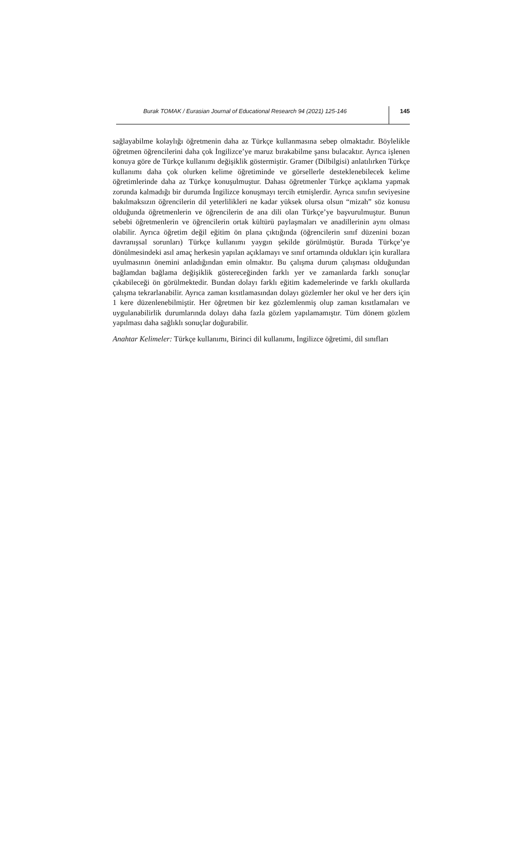Burak TOMAK / Eurasian Journal of Educational Research 94 (2021) 125-146
145
sağlayabilme kolaylığı öğretmenin daha az Türkçe kullanmasına sebep olmaktadır. Böylelikle öğretmen öğrencilerini daha çok İngilizce’ye maruz bırakabilme şansı bulacaktır. Ayrıca işlenen konuya göre de Türkçe kullanımı değişiklik göstermiştir. Gramer (Dilbilgisi) anlatılırken Türkçe kullanımı daha çok olurken kelime öğretiminde ve görsellerle desteklenebilecek kelime öğretimlerinde daha az Türkçe konuşulmuştur. Dahası öğretmenler Türkçe açıklama yapmak zorunda kalmadığı bir durumda İngilizce konuşmayı tercih etmişlerdir. Ayrıca sınıfın seviyesine bakılmaksızın öğrencilerin dil yeterlilikleri ne kadar yüksek olursa olsun “mizah” söz konusu olduğunda öğretmenlerin ve öğrencilerin de ana dili olan Türkçe’ye başvurulmuştur. Bunun sebebi öğretmenlerin ve öğrencilerin ortak kültürü paylaşmaları ve anadillerinin aynı olması olabilir. Ayrıca öğretim değil eğitim ön plana çıktığında (öğrencilerin sınıf düzenini bozan davranışsal sorunları) Türkçe kullanımı yaygın şekilde görülmüştür. Burada Türkçe’ye dönülmesindeki asıl amaç herkesin yapılan açıklamayı ve sınıf ortamında oldukları için kurallara uyulmasının önemini anladığından emin olmaktır. Bu çalışma durum çalışması olduğundan bağlamdan bağlama değişiklik göstereceğinden farklı yer ve zamanlarda farklı sonuçlar çıkabileceği ön görülmektedir. Bundan dolayı farklı eğitim kademelerinde ve farklı okullarda çalışma tekrarlanabilir. Ayrıca zaman kısıtlamasından dolayı gözlemler her okul ve her ders için 1 kere düzenlenebilmiştir. Her öğretmen bir kez gözlemlenmiş olup zaman kısıtlamaları ve uygulanabilirlik durumlarında dolayı daha fazla gözlem yapılamamıştır. Tüm dönem gözlem yapılması daha sağlıklı sonuçlar doğurabilir.
Anahtar Kelimeler: Türkçe kullanımı, Birinci dil kullanımı, İngilizce öğretimi, dil sınıfları